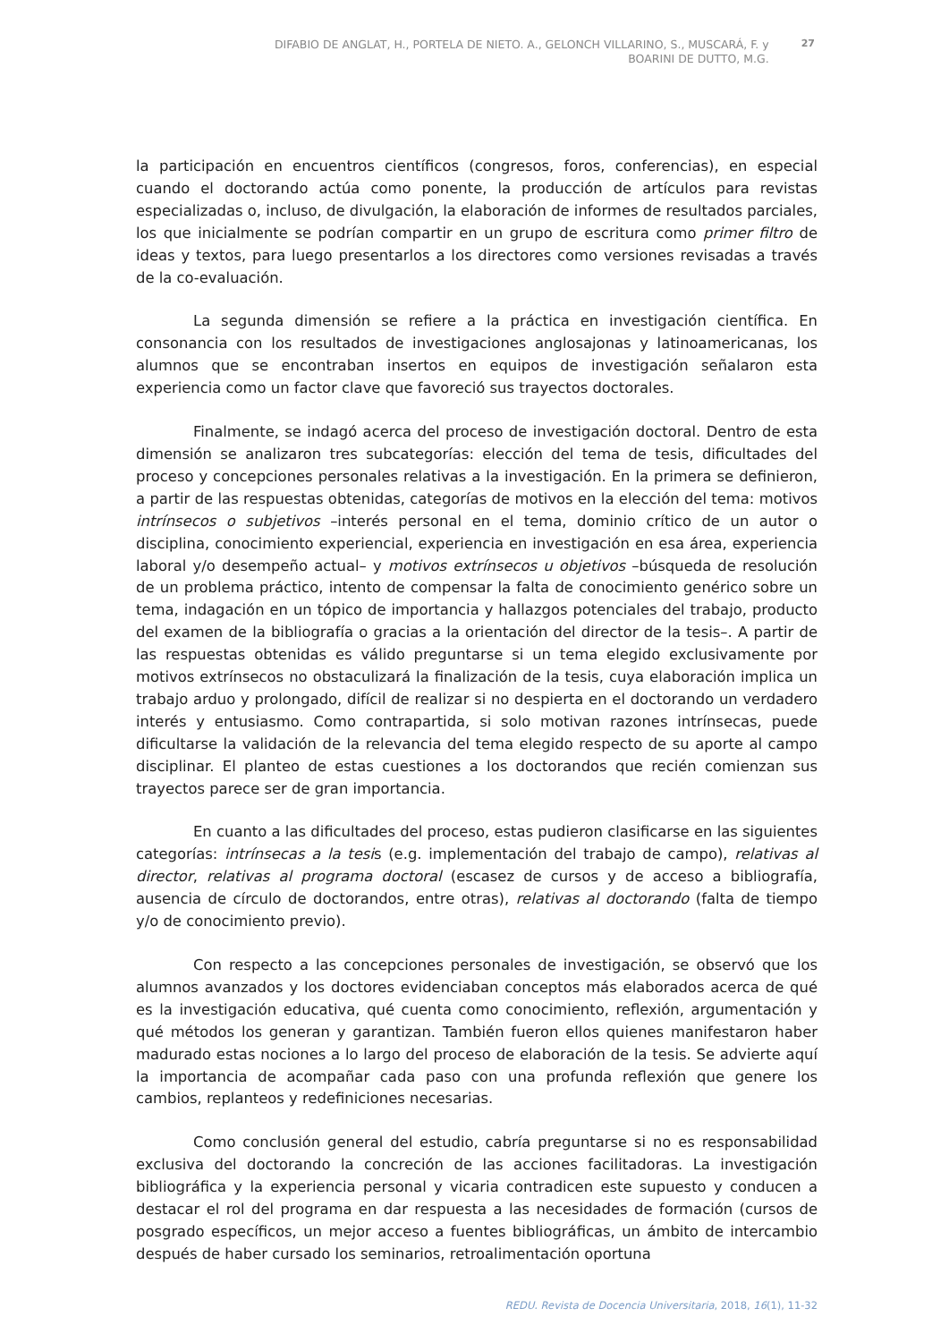DIFABIO DE ANGLAT, H., PORTELA DE NIETO. A., GELONCH VILLARINO, S., MUSCARÁ, F. y
BOARINI DE DUTTO, M.G.
27
la participación en encuentros científicos (congresos, foros, conferencias), en especial cuando el doctorando actúa como ponente, la producción de artículos para revistas especializadas o, incluso, de divulgación, la elaboración de informes de resultados parciales, los que inicialmente se podrían compartir en un grupo de escritura como primer filtro de ideas y textos, para luego presentarlos a los directores como versiones revisadas a través de la co-evaluación.
La segunda dimensión se refiere a la práctica en investigación científica. En consonancia con los resultados de investigaciones anglosajonas y latinoamericanas, los alumnos que se encontraban insertos en equipos de investigación señalaron esta experiencia como un factor clave que favoreció sus trayectos doctorales.
Finalmente, se indagó acerca del proceso de investigación doctoral. Dentro de esta dimensión se analizaron tres subcategorías: elección del tema de tesis, dificultades del proceso y concepciones personales relativas a la investigación. En la primera se definieron, a partir de las respuestas obtenidas, categorías de motivos en la elección del tema: motivos intrínsecos o subjetivos –interés personal en el tema, dominio crítico de un autor o disciplina, conocimiento experiencial, experiencia en investigación en esa área, experiencia laboral y/o desempeño actual– y motivos extrínsecos u objetivos –búsqueda de resolución de un problema práctico, intento de compensar la falta de conocimiento genérico sobre un tema, indagación en un tópico de importancia y hallazgos potenciales del trabajo, producto del examen de la bibliografía o gracias a la orientación del director de la tesis–. A partir de las respuestas obtenidas es válido preguntarse si un tema elegido exclusivamente por motivos extrínsecos no obstaculizará la finalización de la tesis, cuya elaboración implica un trabajo arduo y prolongado, difícil de realizar si no despierta en el doctorando un verdadero interés y entusiasmo. Como contrapartida, si solo motivan razones intrínsecas, puede dificultarse la validación de la relevancia del tema elegido respecto de su aporte al campo disciplinar. El planteo de estas cuestiones a los doctorandos que recién comienzan sus trayectos parece ser de gran importancia.
En cuanto a las dificultades del proceso, estas pudieron clasificarse en las siguientes categorías: intrínsecas a la tesis (e.g. implementación del trabajo de campo), relativas al director, relativas al programa doctoral (escasez de cursos y de acceso a bibliografía, ausencia de círculo de doctorandos, entre otras), relativas al doctorando (falta de tiempo y/o de conocimiento previo).
Con respecto a las concepciones personales de investigación, se observó que los alumnos avanzados y los doctores evidenciaban conceptos más elaborados acerca de qué es la investigación educativa, qué cuenta como conocimiento, reflexión, argumentación y qué métodos los generan y garantizan. También fueron ellos quienes manifestaron haber madurado estas nociones a lo largo del proceso de elaboración de la tesis. Se advierte aquí la importancia de acompañar cada paso con una profunda reflexión que genere los cambios, replanteos y redefiniciones necesarias.
Como conclusión general del estudio, cabría preguntarse si no es responsabilidad exclusiva del doctorando la concreción de las acciones facilitadoras. La investigación bibliográfica y la experiencia personal y vicaria contradicen este supuesto y conducen a destacar el rol del programa en dar respuesta a las necesidades de formación (cursos de posgrado específicos, un mejor acceso a fuentes bibliográficas, un ámbito de intercambio después de haber cursado los seminarios, retroalimentación oportuna
REDU. Revista de Docencia Universitaria, 2018, 16(1), 11-32